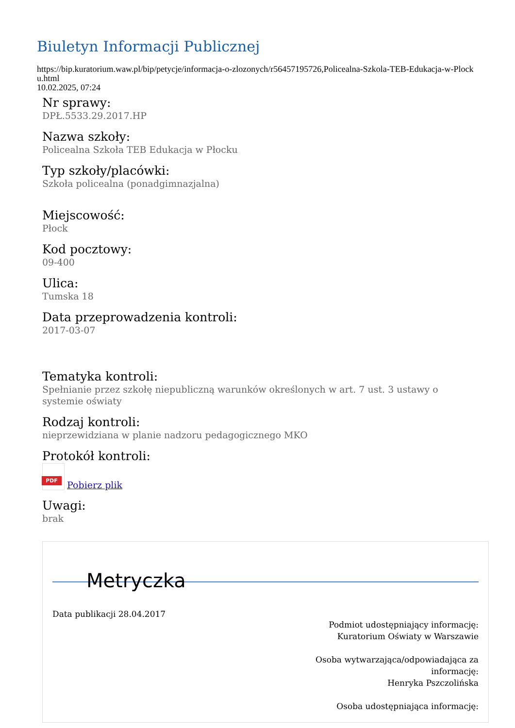Biuletyn Informacji Publicznej
https://bip.kuratorium.waw.pl/bip/petycje/informacja-o-zlozonych/r56457195726,Policealna-Szkola-TEB-Edukacja-w-Plocku.html
10.02.2025, 07:24
Nr sprawy:
DPŁ.5533.29.2017.HP
Nazwa szkoły:
Policealna Szkoła TEB Edukacja w Płocku
Typ szkoły/placówki:
Szkoła policealna (ponadgimnazjalna)
Miejscowość:
Płock
Kod pocztowy:
09-400
Ulica:
Tumska 18
Data przeprowadzenia kontroli:
2017-03-07
Tematyka kontroli:
Spełnianie przez szkołę niepubliczną warunków określonych w art. 7 ust. 3 ustawy o systemie oświaty
Rodzaj kontroli:
nieprzewidziana w planie nadzoru pedagogicznego MKO
Protokół kontroli:
PDF Pobierz plik
Uwagi:
brak
Metryczka
Data publikacji 28.04.2017
Podmiot udostępniający informację:
Kuratorium Oświaty w Warszawie
Osoba wytwarzająca/odpowiadająca za informację:
Henryka Pszczolińska
Osoba udostępniająca informację: